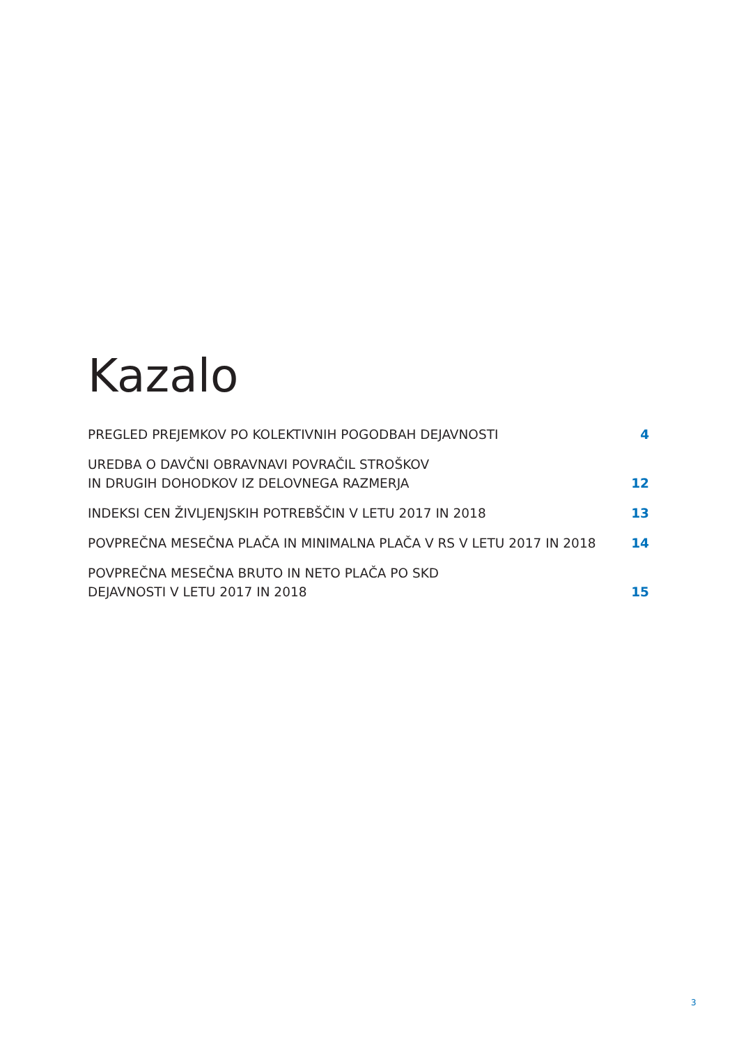Kazalo
PREGLED PREJEMKOV PO KOLEKTIVNIH POGODBAH DEJAVNOSTI 4
UREDBA O DAVČNI OBRAVNAVI POVRAČIL STROŠKOV
IN DRUGIH DOHODKOV IZ DELOVNEGA RAZMERJA 12
INDEKSI CEN ŽIVLJENJSKIH POTREBŠČIN V LETU 2017 IN 2018 13
POVPREČNA MESEČNA PLAČA IN MINIMALNA PLAČA V RS V LETU 2017 IN 2018 14
POVPREČNA MESEČNA BRUTO IN NETO PLAČA PO SKD
DEJAVNOSTI V LETU 2017 IN 2018 15
3